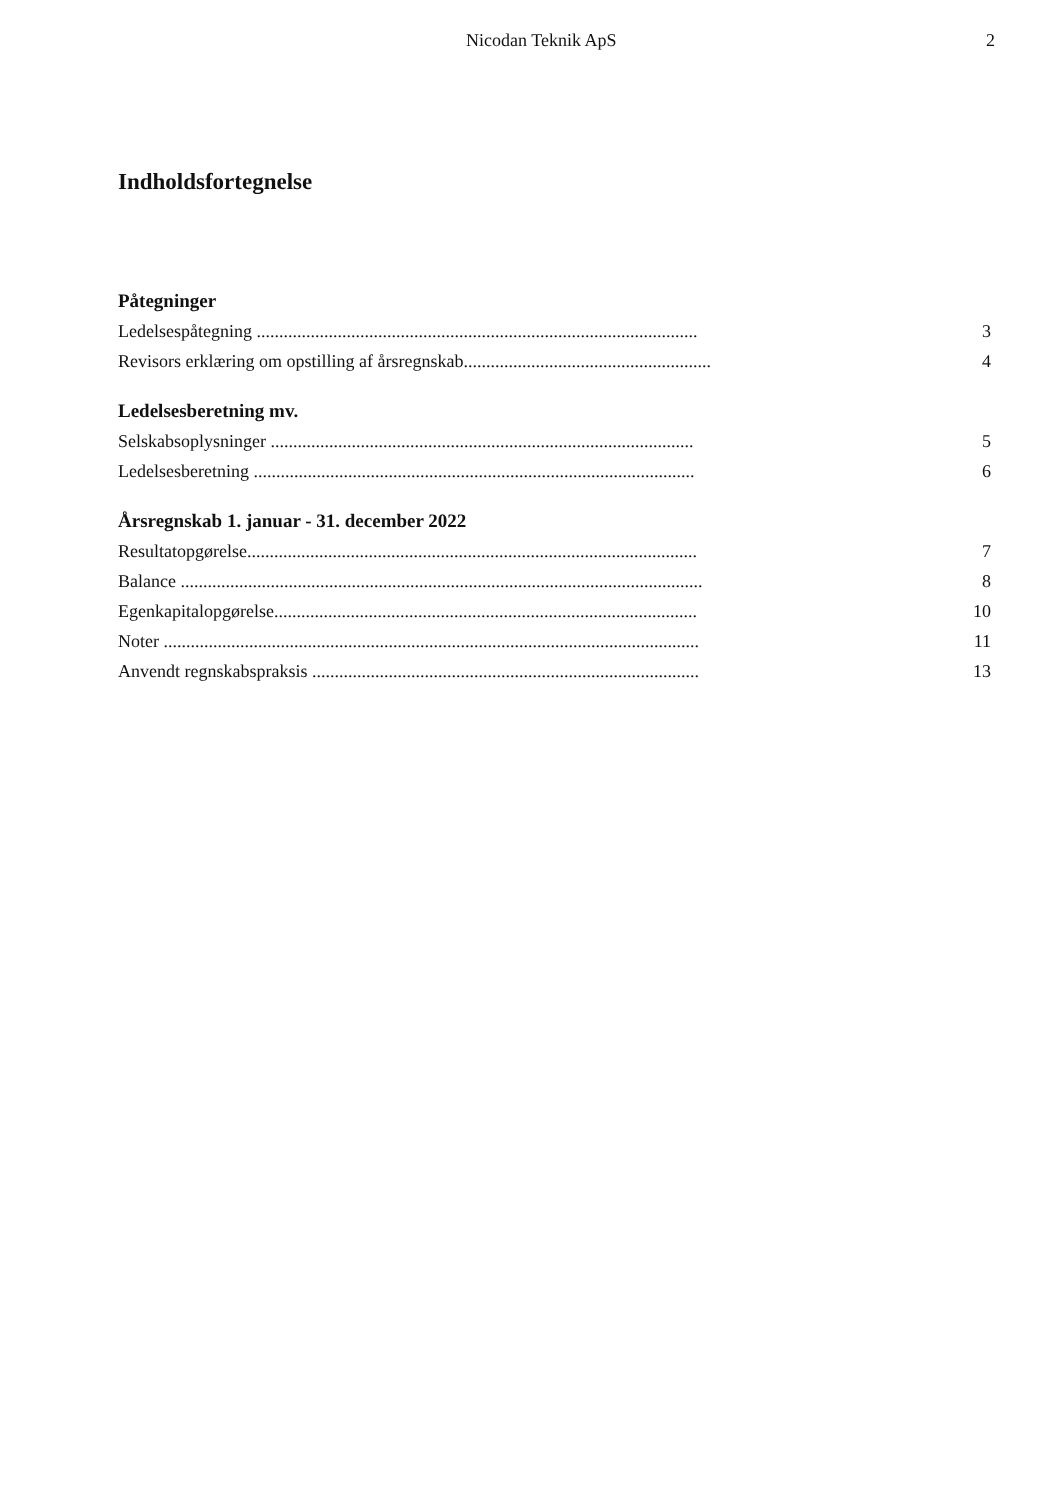Nicodan Teknik ApS 2
Indholdsfortegnelse
Påtegninger
Ledelsespåtegning .................................................................................................. 3
Revisors erklæring om opstilling af årsregnskab....................................................... 4
Ledelsesberetning mv.
Selskabsoplysninger .............................................................................................. 5
Ledelsesberetning .................................................................................................. 6
Årsregnskab 1. januar - 31. december 2022
Resultatopgørelse.................................................................................................... 7
Balance .................................................................................................................... 8
Egenkapitalopgørelse.............................................................................................. 10
Noter ....................................................................................................................... 11
Anvendt regnskabspraksis ...................................................................................... 13